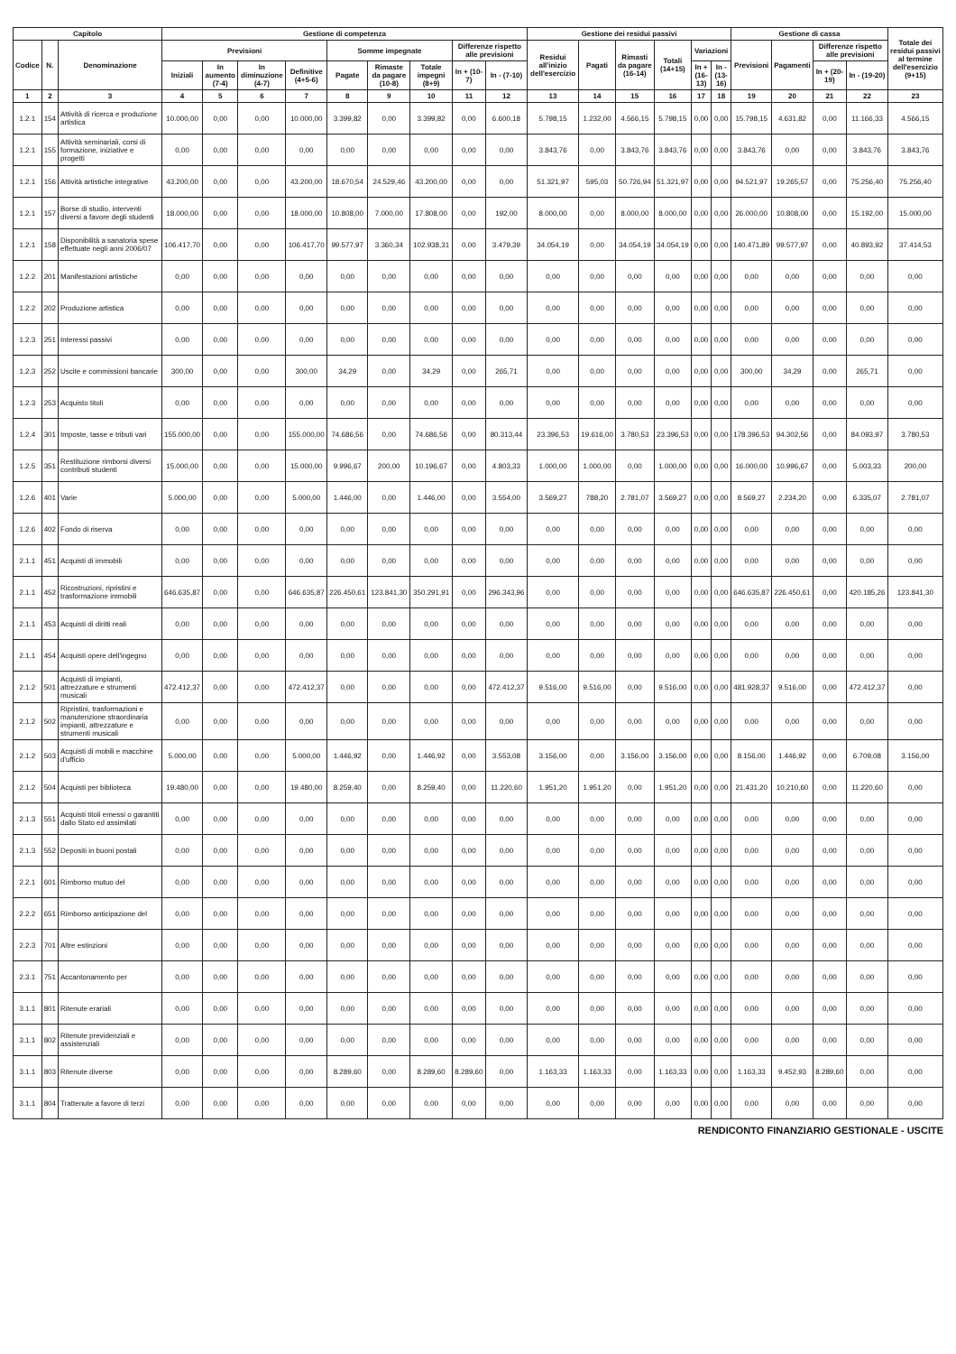| Capitolo | | | Gestione di competenza | | | | | | | | | Gestione dei residui passivi | | | | | | Gestione di cassa | | | | Totale dei residui passivi al termine dell'esercizio (9+15) |
| --- | --- | --- | --- | --- | --- | --- | --- | --- | --- | --- | --- | --- | --- | --- | --- | --- | --- | --- | --- | --- | --- | --- |
| Codice | N. | Denominazione | Previsioni | | | | Somme impegnate | | | Differenze rispetto alle previsioni | | Residui all'inizio dell'esercizio | Pagati | Rimasti da pagare (16-14) | Totali (14+15) | Variazioni | | Previsioni | Pagamenti | Differenze rispetto alle previsioni | | |
| | | | Iniziali | In aumento (7-4) | In diminuzione (4-7) | Definitive (4+5-6) | Pagate | Rimaste da pagare (10-8) | Totale impegni (8+9) | In + (10-7) | In - (7-10) | | | | | In + (16-13) | In - (13-16) | | | In + (20-19) | In - (19-20) | |
| 1 | 2 | 3 | 4 | 5 | 6 | 7 | 8 | 9 | 10 | 11 | 12 | 13 | 14 | 15 | 16 | 17 | 18 | 19 | 20 | 21 | 22 | 23 |
| 1.2.1 | 154 | Attività di ricerca e produzione artistica | 10.000,00 | 0,00 | 0,00 | 10.000,00 | 3.399,82 | 0,00 | 3.399,82 | 0,00 | 6.600,18 | 5.798,15 | 1.232,00 | 4.566,15 | 5.798,15 | 0,00 | 0,00 | 15.798,15 | 4.631,82 | 0,00 | 11.166,33 | 4.566,15 |
| 1.2.1 | 155 | Attività seminariali, corsi di formazione, iniziative e progetti | 0,00 | 0,00 | 0,00 | 0,00 | 0,00 | 0,00 | 0,00 | 0,00 | 0,00 | 3.843,76 | 0,00 | 3.843,76 | 3.843,76 | 0,00 | 0,00 | 3.843,76 | 0,00 | 0,00 | 3.843,76 | 3.843,76 |
| 1.2.1 | 156 | Attività artistiche integrative | 43.200,00 | 0,00 | 0,00 | 43.200,00 | 18.670,54 | 24.529,46 | 43.200,00 | 0,00 | 0,00 | 51.321,97 | 595,03 | 50.726,94 | 51.321,97 | 0,00 | 0,00 | 94.521,97 | 19.265,57 | 0,00 | 75.256,40 | 75.256,40 |
| 1.2.1 | 157 | Borse di studio, interventi diversi a favore degli studenti | 18.000,00 | 0,00 | 0,00 | 18.000,00 | 10.808,00 | 7.000,00 | 17.808,00 | 0,00 | 192,00 | 8.000,00 | 0,00 | 8.000,00 | 8.000,00 | 0,00 | 0,00 | 26.000,00 | 10.808,00 | 0,00 | 15.192,00 | 15.000,00 |
| 1.2.1 | 158 | Disponibilità a sanatoria spese effettuate negli anni 2006/07 | 106.417,70 | 0,00 | 0,00 | 106.417,70 | 99.577,97 | 3.360,34 | 102.938,31 | 0,00 | 3.479,39 | 34.054,19 | 0,00 | 34.054,19 | 34.054,19 | 0,00 | 0,00 | 140.471,89 | 99.577,97 | 0,00 | 40.893,92 | 37.414,53 |
| 1.2.2 | 201 | Manifestazioni artistiche | 0,00 | 0,00 | 0,00 | 0,00 | 0,00 | 0,00 | 0,00 | 0,00 | 0,00 | 0,00 | 0,00 | 0,00 | 0,00 | 0,00 | 0,00 | 0,00 | 0,00 | 0,00 | 0,00 | 0,00 |
| 1.2.2 | 202 | Produzione artistica | 0,00 | 0,00 | 0,00 | 0,00 | 0,00 | 0,00 | 0,00 | 0,00 | 0,00 | 0,00 | 0,00 | 0,00 | 0,00 | 0,00 | 0,00 | 0,00 | 0,00 | 0,00 | 0,00 | 0,00 |
| 1.2.3 | 251 | Interessi passivi | 0,00 | 0,00 | 0,00 | 0,00 | 0,00 | 0,00 | 0,00 | 0,00 | 0,00 | 0,00 | 0,00 | 0,00 | 0,00 | 0,00 | 0,00 | 0,00 | 0,00 | 0,00 | 0,00 | 0,00 |
| 1.2.3 | 252 | Uscite e commissioni bancarie | 300,00 | 0,00 | 0,00 | 300,00 | 34,29 | 0,00 | 34,29 | 0,00 | 265,71 | 0,00 | 0,00 | 0,00 | 0,00 | 0,00 | 0,00 | 300,00 | 34,29 | 0,00 | 265,71 | 0,00 |
| 1.2.3 | 253 | Acquisto titoli | 0,00 | 0,00 | 0,00 | 0,00 | 0,00 | 0,00 | 0,00 | 0,00 | 0,00 | 0,00 | 0,00 | 0,00 | 0,00 | 0,00 | 0,00 | 0,00 | 0,00 | 0,00 | 0,00 | 0,00 |
| 1.2.4 | 301 | Imposte, tasse e tributi vari | 155.000,00 | 0,00 | 0,00 | 155.000,00 | 74.686,56 | 0,00 | 74.686,56 | 0,00 | 80.313,44 | 23.396,53 | 19.616,00 | 3.780,53 | 23.396,53 | 0,00 | 0,00 | 178.396,53 | 94.302,56 | 0,00 | 84.093,97 | 3.780,53 |
| 1.2.5 | 351 | Restituzione rimborsi diversi contributi studenti | 15.000,00 | 0,00 | 0,00 | 15.000,00 | 9.996,67 | 200,00 | 10.196,67 | 0,00 | 4.803,33 | 1.000,00 | 1.000,00 | 0,00 | 1.000,00 | 0,00 | 0,00 | 16.000,00 | 10.996,67 | 0,00 | 5.003,33 | 200,00 |
| 1.2.6 | 401 | Varie | 5.000,00 | 0,00 | 0,00 | 5.000,00 | 1.446,00 | 0,00 | 1.446,00 | 0,00 | 3.554,00 | 3.569,27 | 788,20 | 2.781,07 | 3.569,27 | 0,00 | 0,00 | 8.569,27 | 2.234,20 | 0,00 | 6.335,07 | 2.781,07 |
| 1.2.6 | 402 | Fondo di riserva | 0,00 | 0,00 | 0,00 | 0,00 | 0,00 | 0,00 | 0,00 | 0,00 | 0,00 | 0,00 | 0,00 | 0,00 | 0,00 | 0,00 | 0,00 | 0,00 | 0,00 | 0,00 | 0,00 | 0,00 |
| 2.1.1 | 451 | Acquisti di immobili | 0,00 | 0,00 | 0,00 | 0,00 | 0,00 | 0,00 | 0,00 | 0,00 | 0,00 | 0,00 | 0,00 | 0,00 | 0,00 | 0,00 | 0,00 | 0,00 | 0,00 | 0,00 | 0,00 | 0,00 |
| 2.1.1 | 452 | Ricostruzioni, ripristini e trasformazione immobili | 646.635,87 | 0,00 | 0,00 | 646.635,87 | 226.450,61 | 123.841,30 | 350.291,91 | 0,00 | 296.343,96 | 0,00 | 0,00 | 0,00 | 0,00 | 0,00 | 0,00 | 646.635,87 | 226.450,61 | 0,00 | 420.185,26 | 123.841,30 |
| 2.1.1 | 453 | Acquisti di diritti reali | 0,00 | 0,00 | 0,00 | 0,00 | 0,00 | 0,00 | 0,00 | 0,00 | 0,00 | 0,00 | 0,00 | 0,00 | 0,00 | 0,00 | 0,00 | 0,00 | 0,00 | 0,00 | 0,00 | 0,00 |
| 2.1.1 | 454 | Acquisti opere dell'ingegno | 0,00 | 0,00 | 0,00 | 0,00 | 0,00 | 0,00 | 0,00 | 0,00 | 0,00 | 0,00 | 0,00 | 0,00 | 0,00 | 0,00 | 0,00 | 0,00 | 0,00 | 0,00 | 0,00 | 0,00 |
| 2.1.2 | 501 | Acquisti di impianti, attrezzature e strumenti musicali | 472.412,37 | 0,00 | 0,00 | 472.412,37 | 0,00 | 0,00 | 0,00 | 0,00 | 472.412,37 | 9.516,00 | 9.516,00 | 0,00 | 9.516,00 | 0,00 | 0,00 | 481.928,37 | 9.516,00 | 0,00 | 472.412,37 | 0,00 |
| 2.1.2 | 502 | Ripristini, trasformazioni e manutenzione straordinaria impianti, attrezzature e strumenti musicali | 0,00 | 0,00 | 0,00 | 0,00 | 0,00 | 0,00 | 0,00 | 0,00 | 0,00 | 0,00 | 0,00 | 0,00 | 0,00 | 0,00 | 0,00 | 0,00 | 0,00 | 0,00 | 0,00 | 0,00 |
| 2.1.2 | 503 | Acquisti di mobili e macchine d'ufficio | 5.000,00 | 0,00 | 0,00 | 5.000,00 | 1.446,92 | 0,00 | 1.446,92 | 0,00 | 3.553,08 | 3.156,00 | 0,00 | 3.156,00 | 3.156,00 | 0,00 | 0,00 | 8.156,00 | 1.446,92 | 0,00 | 6.709,08 | 3.156,00 |
| 2.1.2 | 504 | Acquisti per biblioteca | 19.480,00 | 0,00 | 0,00 | 19.480,00 | 8.259,40 | 0,00 | 8.259,40 | 0,00 | 11.220,60 | 1.951,20 | 1.951,20 | 0,00 | 1.951,20 | 0,00 | 0,00 | 21.431,20 | 10.210,60 | 0,00 | 11.220,60 | 0,00 |
| 2.1.3 | 551 | Acquisti titoli emessi o garantiti dallo Stato ed assimilati | 0,00 | 0,00 | 0,00 | 0,00 | 0,00 | 0,00 | 0,00 | 0,00 | 0,00 | 0,00 | 0,00 | 0,00 | 0,00 | 0,00 | 0,00 | 0,00 | 0,00 | 0,00 | 0,00 | 0,00 |
| 2.1.3 | 552 | Depositi in buoni postali | 0,00 | 0,00 | 0,00 | 0,00 | 0,00 | 0,00 | 0,00 | 0,00 | 0,00 | 0,00 | 0,00 | 0,00 | 0,00 | 0,00 | 0,00 | 0,00 | 0,00 | 0,00 | 0,00 | 0,00 |
| 2.2.1 | 601 | Rimborso mutuo del | 0,00 | 0,00 | 0,00 | 0,00 | 0,00 | 0,00 | 0,00 | 0,00 | 0,00 | 0,00 | 0,00 | 0,00 | 0,00 | 0,00 | 0,00 | 0,00 | 0,00 | 0,00 | 0,00 | 0,00 |
| 2.2.2 | 651 | Rimborso anticipazione del | 0,00 | 0,00 | 0,00 | 0,00 | 0,00 | 0,00 | 0,00 | 0,00 | 0,00 | 0,00 | 0,00 | 0,00 | 0,00 | 0,00 | 0,00 | 0,00 | 0,00 | 0,00 | 0,00 | 0,00 |
| 2.2.3 | 701 | Altre estinzioni | 0,00 | 0,00 | 0,00 | 0,00 | 0,00 | 0,00 | 0,00 | 0,00 | 0,00 | 0,00 | 0,00 | 0,00 | 0,00 | 0,00 | 0,00 | 0,00 | 0,00 | 0,00 | 0,00 | 0,00 |
| 2.3.1 | 751 | Accantonamento per | 0,00 | 0,00 | 0,00 | 0,00 | 0,00 | 0,00 | 0,00 | 0,00 | 0,00 | 0,00 | 0,00 | 0,00 | 0,00 | 0,00 | 0,00 | 0,00 | 0,00 | 0,00 | 0,00 | 0,00 |
| 3.1.1 | 801 | Ritenute erariali | 0,00 | 0,00 | 0,00 | 0,00 | 0,00 | 0,00 | 0,00 | 0,00 | 0,00 | 0,00 | 0,00 | 0,00 | 0,00 | 0,00 | 0,00 | 0,00 | 0,00 | 0,00 | 0,00 | 0,00 |
| 3.1.1 | 802 | Ritenute previdenziali e assistenziali | 0,00 | 0,00 | 0,00 | 0,00 | 0,00 | 0,00 | 0,00 | 0,00 | 0,00 | 0,00 | 0,00 | 0,00 | 0,00 | 0,00 | 0,00 | 0,00 | 0,00 | 0,00 | 0,00 | 0,00 |
| 3.1.1 | 803 | Ritenute diverse | 0,00 | 0,00 | 0,00 | 0,00 | 8.289,60 | 0,00 | 8.289,60 | 8.289,60 | 0,00 | 1.163,33 | 1.163,33 | 0,00 | 1.163,33 | 0,00 | 0,00 | 1.163,33 | 9.452,93 | 8.289,60 | 0,00 | 0,00 |
| 3.1.1 | 804 | Trattenute a favore di terzi | 0,00 | 0,00 | 0,00 | 0,00 | 0,00 | 0,00 | 0,00 | 0,00 | 0,00 | 0,00 | 0,00 | 0,00 | 0,00 | 0,00 | 0,00 | 0,00 | 0,00 | 0,00 | 0,00 | 0,00 |
RENDICONTO FINANZIARIO GESTIONALE - USCITE